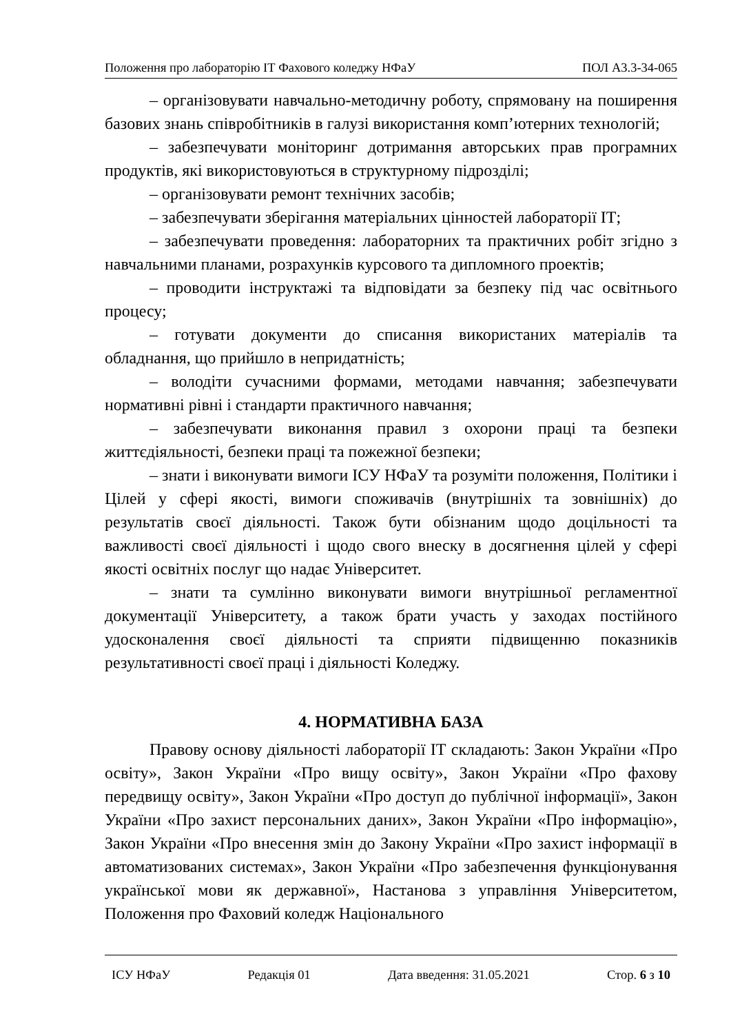Положення про лабораторію ІТ Фахового коледжу НФаУ ПОЛ А3.3-34-065
– організовувати навчально-методичну роботу, спрямовану на поширення базових знань співробітників в галузі використання комп’ютерних технологій;
– забезпечувати моніторинг дотримання авторських прав програмних продуктів, які використовуються в структурному підрозділі;
– організовувати ремонт технічних засобів;
– забезпечувати зберігання матеріальних цінностей лабораторії ІТ;
– забезпечувати проведення: лабораторних та практичних робіт згідно з навчальними планами, розрахунків курсового та дипломного проектів;
– проводити інструктажі та відповідати за безпеку під час освітнього процесу;
– готувати документи до списання використаних матеріалів та обладнання, що прийшло в непридатність;
– володіти сучасними формами, методами навчання; забезпечувати нормативні рівні і стандарти практичного навчання;
– забезпечувати виконання правил з охорони праці та безпеки життєдіяльності, безпеки праці та пожежної безпеки;
– знати і виконувати вимоги ІСУ НФаУ та розуміти положення, Політики і Цілей у сфері якості, вимоги споживачів (внутрішніх та зовнішніх) до результатів своєї діяльності. Також бути обізнаним щодо доцільності та важливості своєї діяльності і щодо свого внеску в досягнення цілей у сфері якості освітніх послуг що надає Університет.
– знати та сумлінно виконувати вимоги внутрішньої регламентної документації Університету, а також брати участь у заходах постійного удосконалення своєї діяльності та сприяти підвищенню показників результативності своєї праці і діяльності Коледжу.
4. НОРМАТИВНА БАЗА
Правову основу діяльності лабораторії ІТ складають: Закон України «Про освіту», Закон України «Про вищу освіту», Закон України «Про фахову передвищу освіту», Закон України «Про доступ до публічної інформації», Закон України «Про захист персональних даних», Закон України «Про інформацію», Закон України «Про внесення змін до Закону України «Про захист інформації в автоматизованих системах», Закон України «Про забезпечення функціонування української мови як державної», Настанова з управління Університетом, Положення про Фаховий коледж Національного
ІСУ НФаУ Редакція 01 Дата введення: 31.05.2021 Стор. 6 з 10